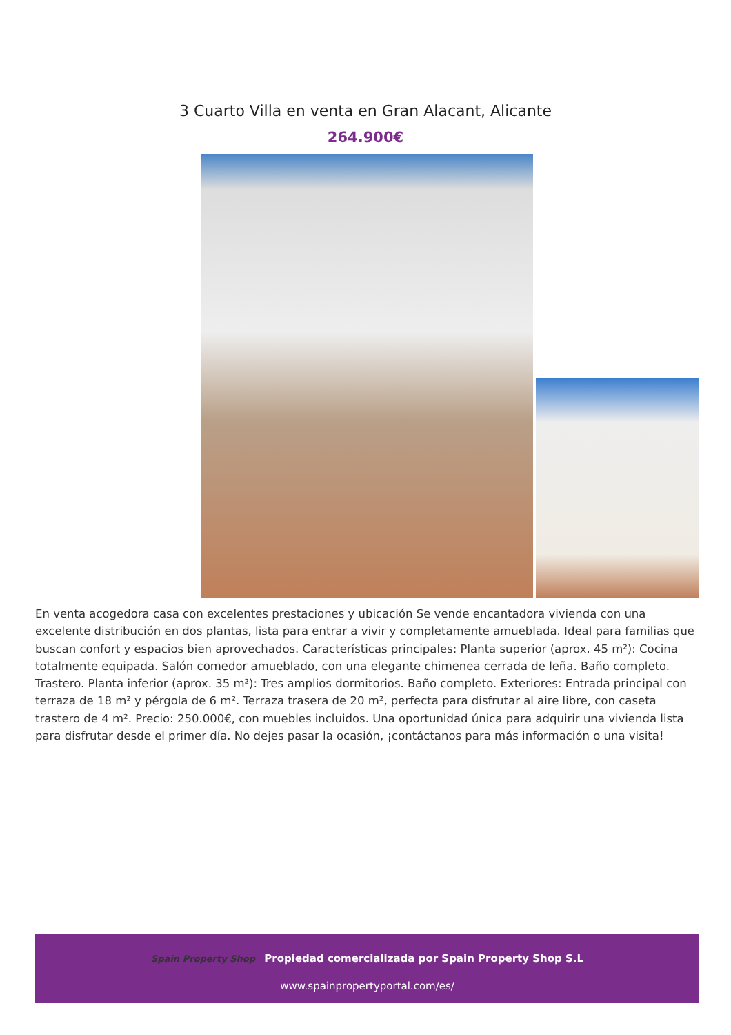3 Cuarto Villa en venta en Gran Alacant, Alicante
264.900€
En venta acogedora casa con excelentes prestaciones y ubicación Se vende encantadora vivienda con una excelente distribución en dos plantas, lista para entrar a vivir y completamente amueblada. Ideal para familias que buscan confort y espacios bien aprovechados. Características principales: Planta superior (aprox. 45 m²): Cocina totalmente equipada. Salón comedor amueblado, con una elegante chimenea cerrada de leña. Baño completo. Trastero. Planta inferior (aprox. 35 m²): Tres amplios dormitorios. Baño completo. Exteriores: Entrada principal con terraza de 18 m² y pérgola de 6 m². Terraza trasera de 20 m², perfecta para disfrutar al aire libre, con caseta trastero de 4 m². Precio: 250.000€, con muebles incluidos. Una oportunidad única para adquirir una vivienda lista para disfrutar desde el primer día. No dejes pasar la ocasión, ¡contáctanos para más información o una visita!
Spain Property Shop Propiedad comercializada por Spain Property Shop S.L
www.spainpropertyportal.com/es/